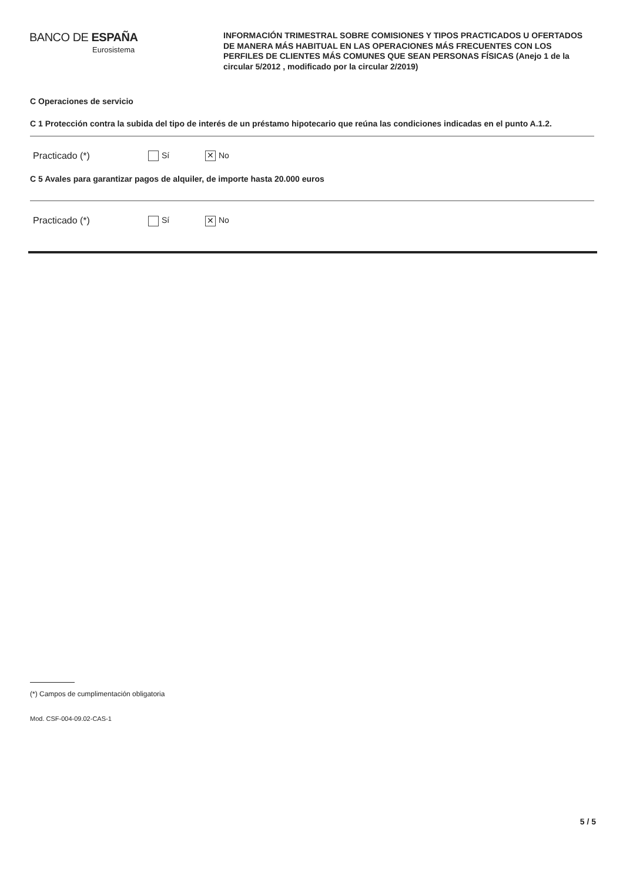BANCO DE ESPAÑA
Eurosistema
INFORMACIÓN TRIMESTRAL SOBRE COMISIONES Y TIPOS PRACTICADOS U OFERTADOS DE MANERA MÁS HABITUAL EN LAS OPERACIONES MÁS FRECUENTES CON LOS PERFILES DE CLIENTES MÁS COMUNES QUE SEAN PERSONAS FÍSICAS (Anejo 1 de la circular 5/2012 , modificado por la circular 2/2019)
C Operaciones de servicio
C 1 Protección contra la subida del tipo de interés de un préstamo hipotecario que reúna las condiciones indicadas en el punto A.1.2.
Practicado (*) Sí ✕ No
C 5 Avales para garantizar pagos de alquiler, de importe hasta 20.000 euros
Practicado (*) Sí ✕ No
(*) Campos de cumplimentación obligatoria
Mod. CSF-004-09.02-CAS-1
5 / 5